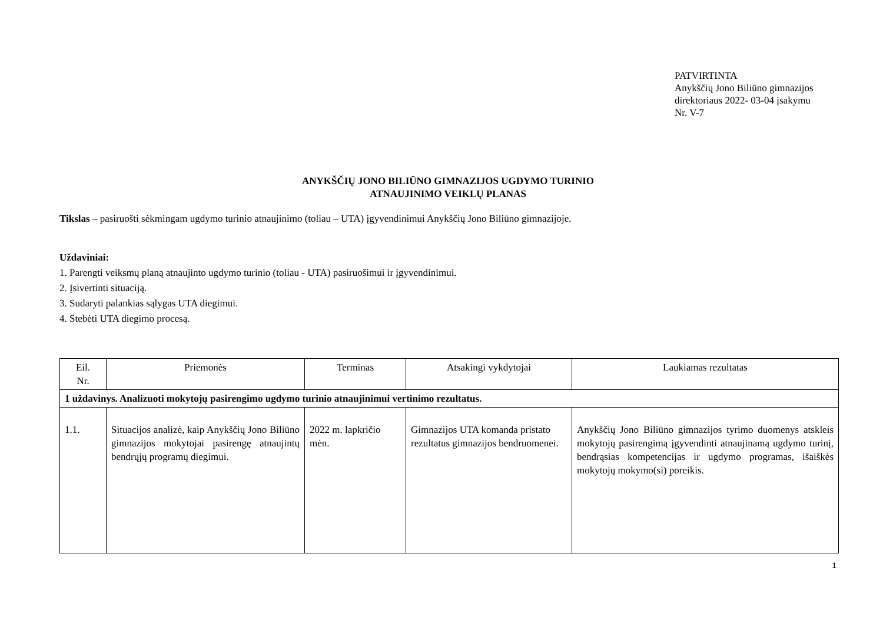PATVIRTINTA
Anykščių Jono Biliūno gimnazijos
direktoriaus 2022- 03-04 įsakymu
Nr. V-7
ANYKŠČIŲ JONO BILIŪNO GIMNAZIJOS UGDYMO TURINIO
ATNAUJINIMO VEIKLŲ PLANAS
Tikslas – pasiruošti sėkmingam ugdymo turinio atnaujinimo (toliau – UTA) įgyvendinimui Anykščių Jono Biliūno gimnazijoje.
Uždaviniai:
1. Parengti veiksmų planą atnaujinto ugdymo turinio (toliau - UTA) pasiruošimui ir įgyvendinimui.
2. Įsivertinti situaciją.
3. Sudaryti palankias sąlygas UTA diegimui.
4. Stebėti UTA diegimo procesą.
| Eil. Nr. | Priemonės | Terminas | Atsakingi vykdytojai | Laukiamas rezultatas |
| --- | --- | --- | --- | --- |
| 1 uždavinys. Analizuoti mokytojų pasirengimo ugdymo turinio atnaujinimui vertinimo rezultatus. | | | | |
| 1.1. | Situacijos analizė, kaip Anykščių Jono Biliūno gimnazijos mokytojai pasirengę atnaujintų bendrųjų programų diegimui. | 2022 m. lapkričio mėn. | Gimnazijos UTA komanda pristato rezultatus gimnazijos bendruomenei. | Anykščių Jono Biliūno gimnazijos tyrimo duomenys atskleis mokytojų pasirengimą įgyvendinti atnaujinamą ugdymo turinį, bendrąsias kompetencijas ir ugdymo programas, išaiškės mokytojų mokymo(si) poreikis. |
1